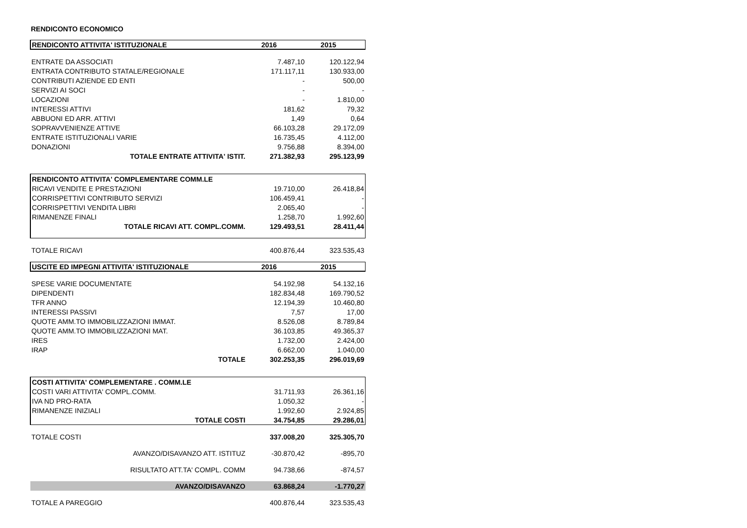RENDICONTO ECONOMICO
| RENDICONTO ATTIVITA' ISTITUZIONALE | 2016 | 2015 |
| ENTRATE DA ASSOCIATI | 7.487,10 | 120.122,94 |
| ENTRATA CONTRIBUTO STATALE/REGIONALE | 171.117,11 | 130.933,00 |
| CONTRIBUTI AZIENDE ED ENTI | - | 500,00 |
| SERVIZI AI SOCI | - | - |
| LOCAZIONI | - | 1.810,00 |
| INTERESSI ATTIVI | 181,62 | 79,32 |
| ABBUONI ED ARR. ATTIVI | 1,49 | 0,64 |
| SOPRAVVENIENZE ATTIVE | 66.103,28 | 29.172,09 |
| ENTRATE ISTITUZIONALI VARIE | 16.735,45 | 4.112,00 |
| DONAZIONI | 9.756,88 | 8.394,00 |
| TOTALE ENTRATE ATTIVITA' ISTIT. | 271.382,93 | 295.123,99 |
| RENDICONTO ATTIVITA' COMPLEMENTARE COMM.LE | | |
| RICAVI VENDITE E PRESTAZIONI | 19.710,00 | 26.418,84 |
| CORRISPETTIVI CONTRIBUTO SERVIZI | 106.459,41 | - |
| CORRISPETTIVI VENDITA LIBRI | 2.065,40 | - |
| RIMANENZE FINALI | 1.258,70 | 1.992,60 |
| TOTALE RICAVI ATT. COMPL.COMM. | 129.493,51 | 28.411,44 |
| TOTALE RICAVI | 400.876,44 | 323.535,43 |
| USCITE ED IMPEGNI ATTIVITA' ISTITUZIONALE | 2016 | 2015 |
| SPESE VARIE DOCUMENTATE | 54.192,98 | 54.132,16 |
| DIPENDENTI | 182.834,48 | 169.790,52 |
| TFR ANNO | 12.194,39 | 10.460,80 |
| INTERESSI PASSIVI | 7,57 | 17,00 |
| QUOTE AMM.TO IMMOBILIZZAZIONI IMMAT. | 8.526,08 | 8.789,84 |
| QUOTE AMM.TO IMMOBILIZZAZIONI MAT. | 36.103,85 | 49.365,37 |
| IRES | 1.732,00 | 2.424,00 |
| IRAP | 6.662,00 | 1.040,00 |
| TOTALE | 302.253,35 | 296.019,69 |
| COSTI ATTIVITA' COMPLEMENTARE . COMM.LE | | |
| COSTI VARI ATTIVITA' COMPL.COMM. | 31.711,93 | 26.361,16 |
| IVA ND PRO-RATA | 1.050,32 | - |
| RIMANENZE INIZIALI | 1.992,60 | 2.924,85 |
| TOTALE COSTI | 34.754,85 | 29.286,01 |
| TOTALE COSTI | 337.008,20 | 325.305,70 |
| AVANZO/DISAVANZO ATT. ISTITUZ | -30.870,42 | -895,70 |
| RISULTATO ATT.TA' COMPL. COMM | 94.738,66 | -874,57 |
| AVANZO/DISAVANZO | 63.868,24 | -1.770,27 |
| TOTALE A PAREGGIO | 400.876,44 | 323.535,43 |